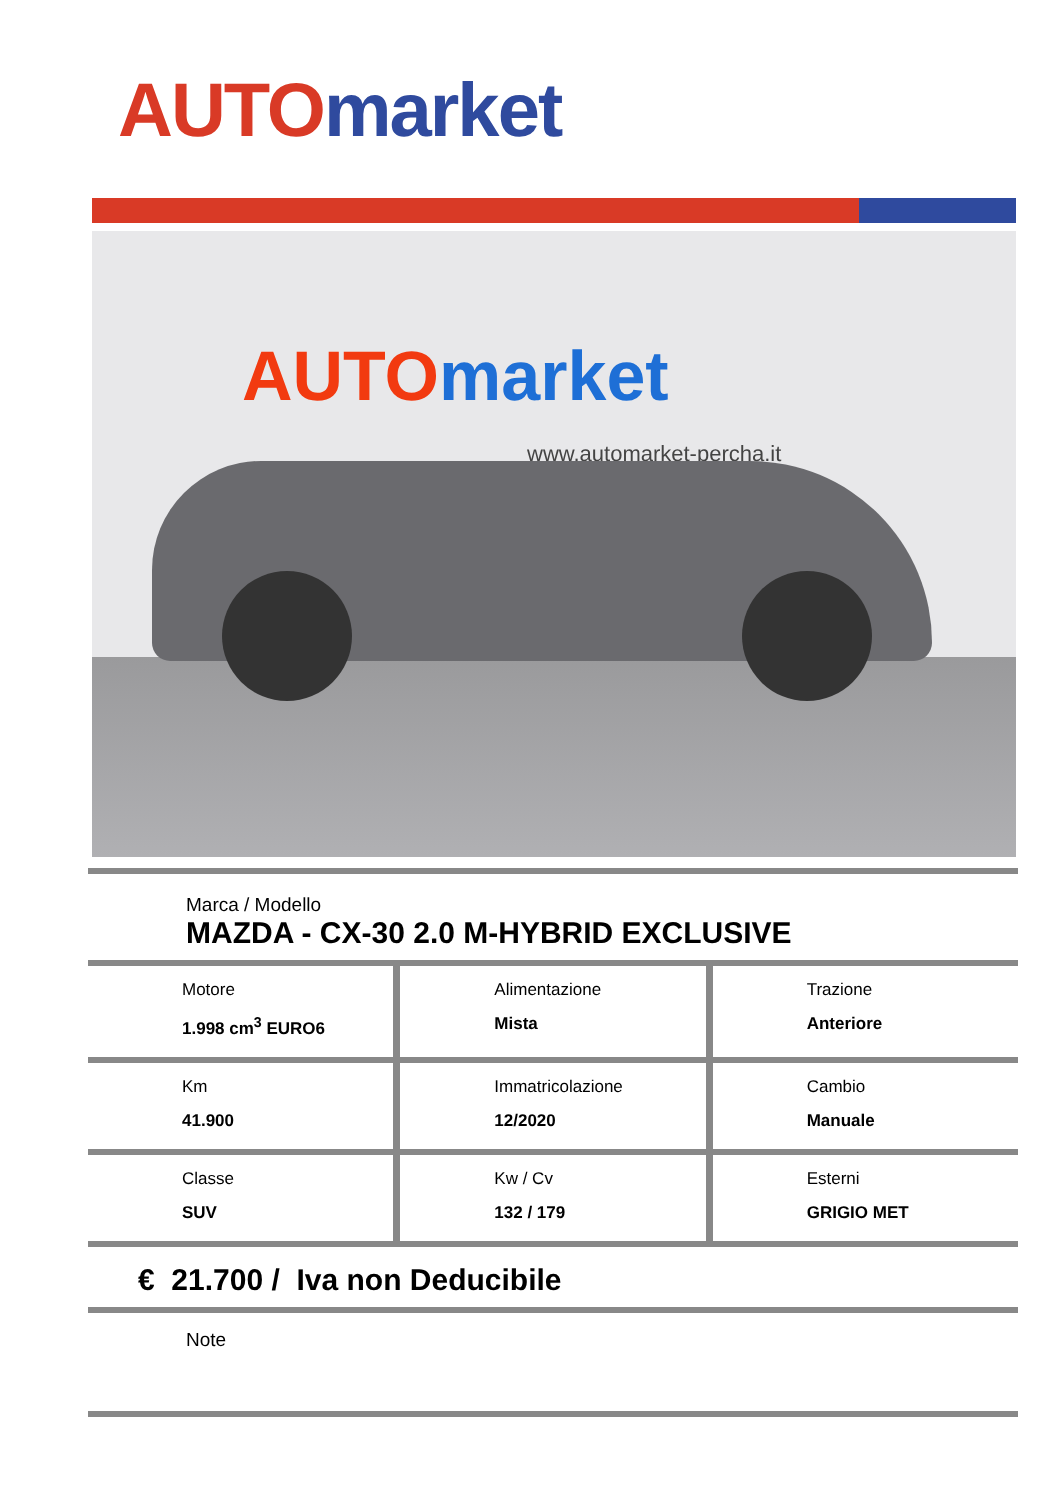AUTO market
AUTO market
www.automarket-percha.it
Marca / Modello
MAZDA - CX-30 2.0 M-HYBRID EXCLUSIVE
Motore
1.998 cm<sup>3</sup> EURO6
Alimentazione
Mista
Trazione
Anteriore
Km
41.900
Immatricolazione
12/2020
Cambio
Manuale
Classe
SUV
Kw / Cv
132 / 179
Esterni
GRIGIO MET
€ 21.700 / Iva non Deducibile
Note